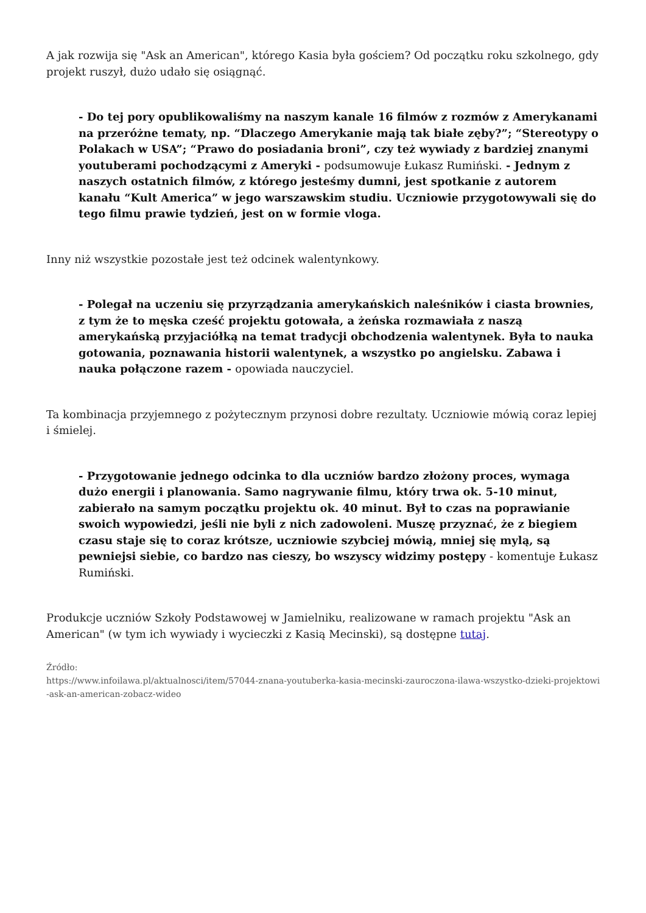A jak rozwija się "Ask an American", którego Kasia była gościem? Od początku roku szkolnego, gdy projekt ruszył, dużo udało się osiągnąć.
- Do tej pory opublikowaliśmy na naszym kanale 16 filmów z rozmów z Amerykanami na przeróżne tematy, np. “Dlaczego Amerykanie mają tak białe zęby?”; “Stereotypy o Polakach w USA”; “Prawo do posiadania broni”, czy też wywiady z bardziej znanymi youtuberami pochodzącymi z Ameryki - podsumowuje Łukasz Rumiński. - Jednym z naszych ostatnich filmów, z którego jesteśmy dumni, jest spotkanie z autorem kanału “Kult America” w jego warszawskim studiu. Uczniowie przygotowywali się do tego filmu prawie tydzień, jest on w formie vloga.
Inny niż wszystkie pozostałe jest też odcinek walentynkowy.
- Polegał na uczeniu się przyrządzania amerykańskich naleśników i ciasta brownies, z tym że to męska cześć projektu gotowała, a żeńska rozmawiała z naszą amerykańską przyjaciółką na temat tradycji obchodzenia walentynek. Była to nauka gotowania, poznawania historii walentynek, a wszystko po angielsku. Zabawa i nauka połączone razem - opowiada nauczyciel.
Ta kombinacja przyjemnego z pożytecznym przynosi dobre rezultaty. Uczniowie mówią coraz lepiej i śmielej.
- Przygotowanie jednego odcinka to dla uczniów bardzo złożony proces, wymaga dużo energii i planowania. Samo nagrywanie filmu, który trwa ok. 5-10 minut, zabierało na samym początku projektu ok. 40 minut. Był to czas na poprawianie swoich wypowiedzi, jeśli nie byli z nich zadowoleni. Muszę przyznać, że z biegiem czasu staje się to coraz krótsze, uczniowie szybciej mówią, mniej się mylą, są pewniejsi siebie, co bardzo nas cieszy, bo wszyscy widzimy postępy - komentuje Łukasz Rumiński.
Produkcje uczniów Szkoły Podstawowej w Jamielniku, realizowane w ramach projektu "Ask an American" (w tym ich wywiady i wycieczki z Kasią Mecinski), są dostępne tutaj.
Źródło:
https://www.infoilawa.pl/aktualnosci/item/57044-znana-youtuberka-kasia-mecinski-zauroczona-ilawa-wszystko-dzieki-projektowi-ask-an-american-zobacz-wideo